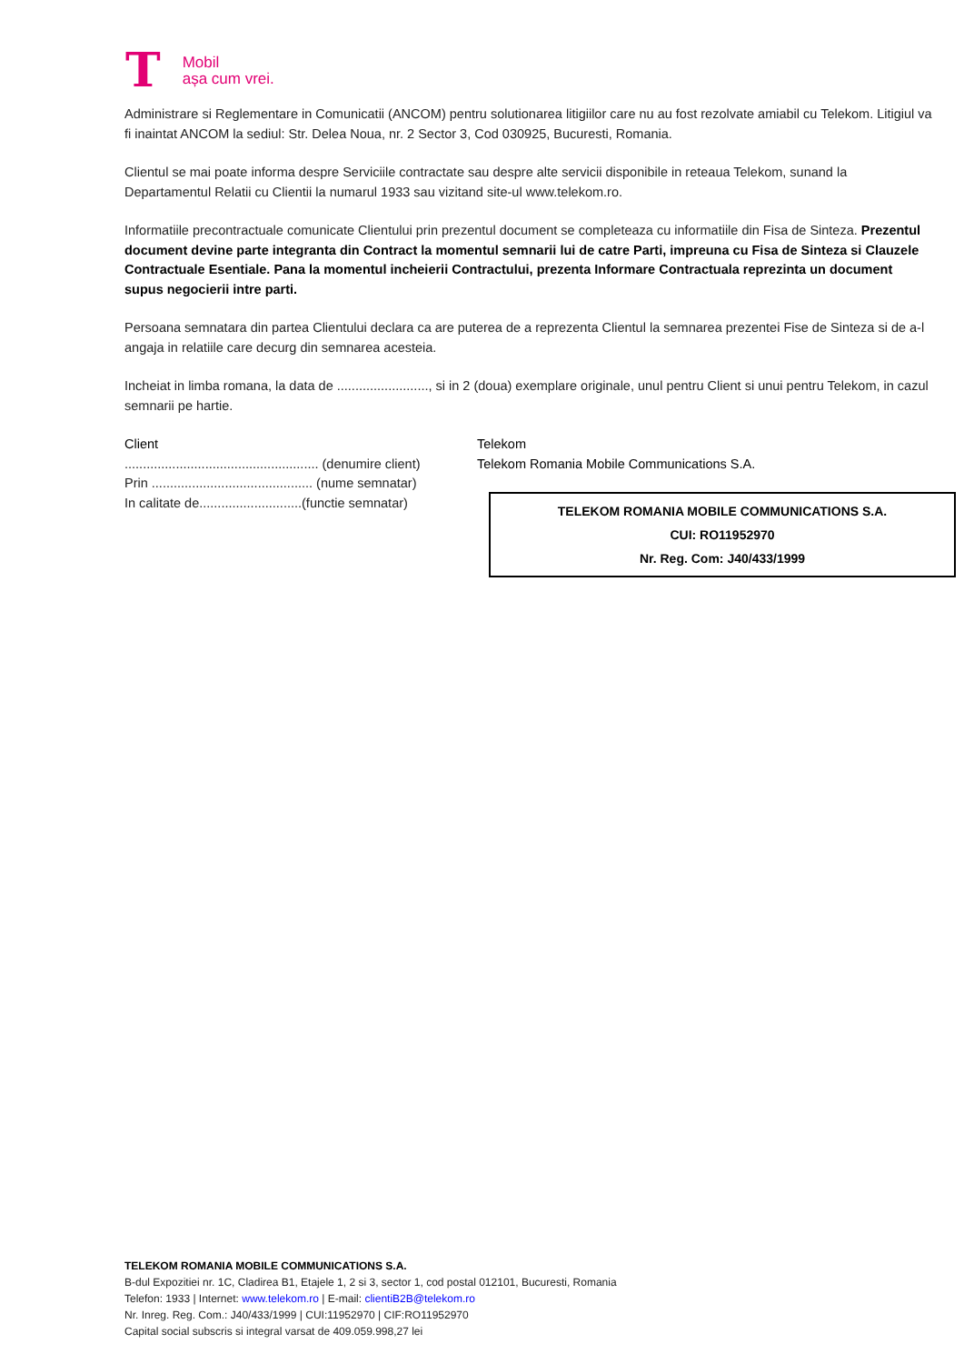T
Mobil
așa cum vrei.
Administrare si Reglementare in Comunicatii (ANCOM) pentru solutionarea litigiilor care nu au fost rezolvate amiabil cu Telekom. Litigiul va fi inaintat ANCOM la sediul: Str. Delea Noua, nr. 2 Sector 3, Cod 030925, Bucuresti, Romania.
Clientul se mai poate informa despre Serviciile contractate sau despre alte servicii disponibile in reteaua Telekom, sunand la Departamentul Relatii cu Clientii la numarul 1933 sau vizitand site-ul www.telekom.ro.
Informatiile precontractuale comunicate Clientului prin prezentul document se completeaza cu informatiile din Fisa de Sinteza. Prezentul document devine parte integranta din Contract la momentul semnarii lui de catre Parti, impreuna cu Fisa de Sinteza si Clauzele Contractuale Esentiale. Pana la momentul incheierii Contractului, prezenta Informare Contractuala reprezinta un document supus negocierii intre parti.
Persoana semnatara din partea Clientului declara ca are puterea de a reprezenta Clientul la semnarea prezentei Fise de Sinteza si de a-l angaja in relatiile care decurg din semnarea acesteia.
Incheiat in limba romana, la data de ........................., si in 2 (doua) exemplare originale, unul pentru Client si unui pentru Telekom, in cazul semnarii pe hartie.
Client
..................................................... (denumire client)
Prin ............................................ (nume semnatar)
In calitate de............................(functie semnatar)
Telekom
Telekom Romania Mobile Communications S.A.
TELEKOM ROMANIA MOBILE COMMUNICATIONS S.A.
CUI: RO11952970
Nr. Reg. Com: J40/433/1999
TELEKOM ROMANIA MOBILE COMMUNICATIONS S.A.
B-dul Expozitiei nr. 1C, Cladirea B1, Etajele 1, 2 si 3, sector 1, cod postal 012101, Bucuresti, Romania
Telefon: 1933 | Internet: www.telekom.ro | E-mail: clientiB2B@telekom.ro
Nr. Inreg. Reg. Com.: J40/433/1999 | CUI:11952970 | CIF:RO11952970
Capital social subscris si integral varsat de 409.059.998,27 lei